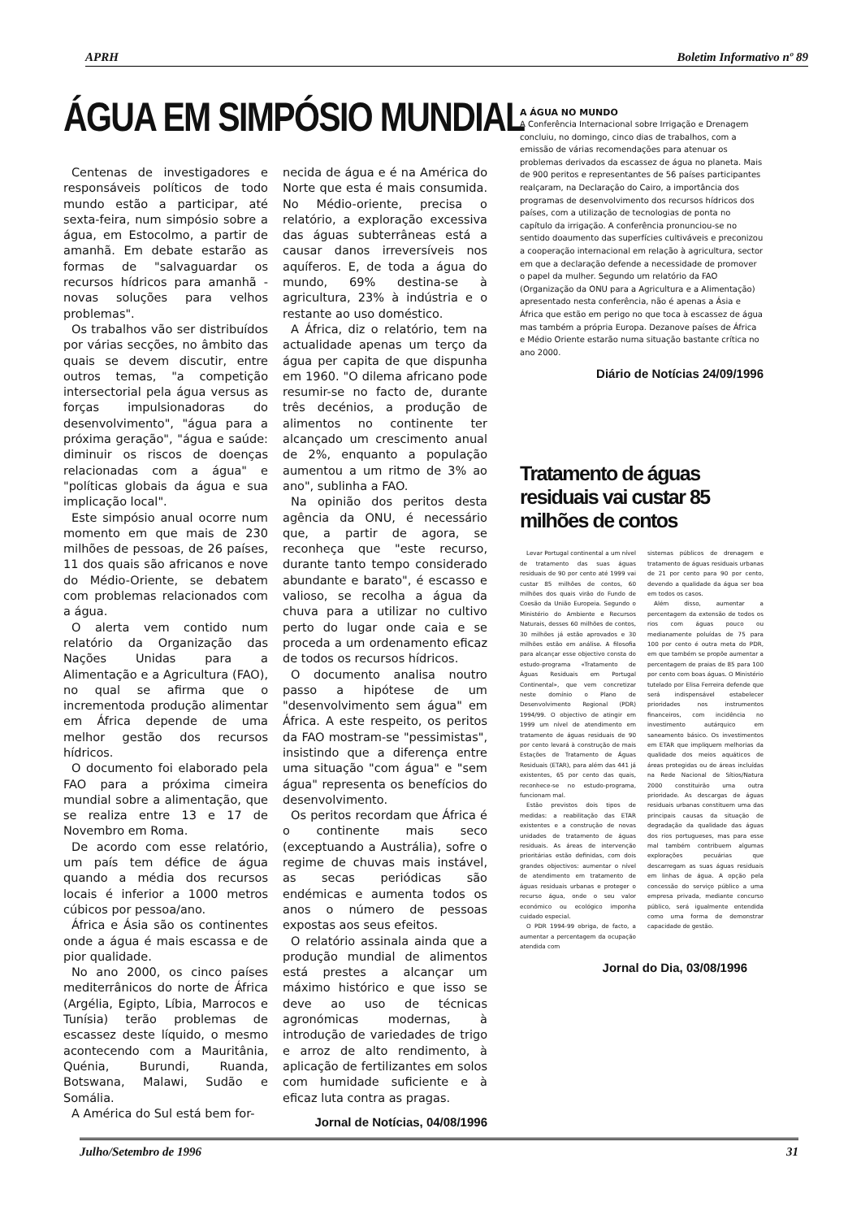APRH Boletim Informativo nº 89
ÁGUA EM SIMPÓSIO MUNDIAL
Centenas de investigadores e responsáveis políticos de todo mundo estão a participar, até sexta-feira, num simpósio sobre a água, em Estocolmo, a partir de amanhã. Em debate estarão as formas de "salvaguardar os recursos hídricos para amanhã - novas soluções para velhos problemas".
Os trabalhos vão ser distribuídos por várias secções, no âmbito das quais se devem discutir, entre outros temas, "a competição intersectorial pela água versus as forças impulsionadoras do desenvolvimento", "água para a próxima geração", "água e saúde: diminuir os riscos de doenças relacionadas com a água" e "políticas globais da água e sua implicação local".
Este simpósio anual ocorre num momento em que mais de 230 milhões de pessoas, de 26 países, 11 dos quais são africanos e nove do Médio-Oriente, se debatem com problemas relacionados com a água.
O alerta vem contido num relatório da Organização das Nações Unidas para a Alimentação e a Agricultura (FAO), no qual se afirma que o incrementoda produção alimentar em África depende de uma melhor gestão dos recursos hídricos.
O documento foi elaborado pela FAO para a próxima cimeira mundial sobre a alimentação, que se realiza entre 13 e 17 de Novembro em Roma.
De acordo com esse relatório, um país tem défice de água quando a média dos recursos locais é inferior a 1000 metros cúbicos por pessoa/ano.
África e Ásia são os continentes onde a água é mais escassa e de pior qualidade.
No ano 2000, os cinco países mediterrânicos do norte de África (Argélia, Egipto, Líbia, Marrocos e Tunísia) terão problemas de escassez deste líquido, o mesmo acontecendo com a Mauritânia, Quénia, Burundi, Ruanda, Botswana, Malawi, Sudão e Somália.
A América do Sul está bem for-
necida de água e é na América do Norte que esta é mais consumida. No Médio-oriente, precisa o relatório, a exploração excessiva das águas subterrâneas está a causar danos irreversíveis nos aquíferos. E, de toda a água do mundo, 69% destina-se à agricultura, 23% à indústria e o restante ao uso doméstico.
A África, diz o relatório, tem na actualidade apenas um terço da água per capita de que dispunha em 1960. "O dilema africano pode resumir-se no facto de, durante três decénios, a produção de alimentos no continente ter alcançado um crescimento anual de 2%, enquanto a população aumentou a um ritmo de 3% ao ano", sublinha a FAO.
Na opinião dos peritos desta agência da ONU, é necessário que, a partir de agora, se reconheça que "este recurso, durante tanto tempo considerado abundante e barato", é escasso e valioso, se recolha a água da chuva para a utilizar no cultivo perto do lugar onde caia e se proceda a um ordenamento eficaz de todos os recursos hídricos.
O documento analisa noutro passo a hipótese de um "desenvolvimento sem água" em África. A este respeito, os peritos da FAO mostram-se "pessimistas", insistindo que a diferença entre uma situação "com água" e "sem água" representa os benefícios do desenvolvimento.
Os peritos recordam que África é o continente mais seco (exceptuando a Austrália), sofre o regime de chuvas mais instável, as secas periódicas são endémicas e aumenta todos os anos o número de pessoas expostas aos seus efeitos.
O relatório assinala ainda que a produção mundial de alimentos está prestes a alcançar um máximo histórico e que isso se deve ao uso de técnicas agronómicas modernas, à introdução de variedades de trigo e arroz de alto rendimento, à aplicação de fertilizantes em solos com humidade suficiente e à eficaz luta contra as pragas.
Jornal de Notícias, 04/08/1996
A ÁGUA NO MUNDO
A Conferência Internacional sobre Irrigação e Drenagem concluiu, no domingo, cinco dias de trabalhos, com a emissão de várias recomendações para atenuar os problemas derivados da escassez de água no planeta. Mais de 900 peritos e representantes de 56 países participantes realçaram, na Declaração do Cairo, a importância dos programas de desenvolvimento dos recursos hídricos dos países, com a utilização de tecnologias de ponta no capítulo da irrigação. A conferência pronunciou-se no sentido doaumento das superfícies cultiváveis e preconizou a cooperação internacional em relação à agricultura, sector em que a declaração defende a necessidade de promover o papel da mulher. Segundo um relatório da FAO (Organização da ONU para a Agricultura e a Alimentação) apresentado nesta conferência, não é apenas a Ásia e África que estão em perigo no que toca à escassez de água mas também a própria Europa. Dezanove países de África e Médio Oriente estarão numa situação bastante crítica no ano 2000.
Diário de Notícias 24/09/1996
Tratamento de águas residuais vai custar 85 milhões de contos
Levar Portugal continental a um nível de tratamento das suas águas residuais de 90 por cento até 1999 vai custar 85 milhões de contos, 60 milhões dos quais virão do Fundo de Coesão da União Europeia. Segundo o Ministério do Ambiente e Recursos Naturais, desses 60 milhões de contos, 30 milhões já estão aprovados e 30 milhões estão em análise. A filosofia para alcançar esse objectivo consta do estudo-programa «Tratamento de Águas Residuais em Portugal Continental», que vem concretizar neste domínio o Plano de Desenvolvimento Regional (PDR) 1994/99. O objectivo de atingir em 1999 um nível de atendimento em tratamento de águas residuais de 90 por cento levará à construção de mais Estações de Tratamento de Águas Residuais (ETAR), para além das 441 já existentes, 65 por cento das quais, reconhece-se no estudo-programa, funcionam mal.
Estão previstos dois tipos de medidas: a reabilitação das ETAR existentes e a construção de novas unidades de tratamento de águas residuais. As áreas de intervenção prioritárias estão definidas, com dois grandes objectivos: aumentar o nível de atendimento em tratamento de águas residuais urbanas e proteger o recurso água, onde o seu valor económico ou ecológico imponha cuidado especial.
O PDR 1994-99 obriga, de facto, a aumentar a percentagem da ocupação atendida com
sistemas públicos de drenagem e tratamento de águas residuais urbanas de 21 por cento para 90 por cento, devendo a qualidade da água ser boa em todos os casos.
Além disso, aumentar a percentagem da extensão de todos os rios com águas pouco ou medianamente poluídas de 75 para 100 por cento é outra meta do PDR, em que também se propõe aumentar a percentagem de praias de 85 para 100 por cento com boas águas. O Ministério tutelado por Elisa Ferreira defende que será indispensável estabelecer prioridades nos instrumentos financeiros, com incidência no investimento autárquico em saneamento básico. Os investimentos em ETAR que impliquem melhorias da qualidade dos meios aquáticos de áreas protegidas ou de áreas incluídas na Rede Nacional de Sítios/Natura 2000 constituirão uma outra prioridade. As descargas de águas residuais urbanas constituem uma das principais causas da situação de degradação da qualidade das águas dos rios portugueses, mas para esse mal também contribuem algumas explorações pecuárias que descarregam as suas águas residuais em linhas de água. A opção pela concessão do serviço público a uma empresa privada, mediante concurso público, será igualmente entendida como uma forma de demonstrar capacidade de gestão.
Jornal do Dia, 03/08/1996
Julho/Setembro de 1996 31